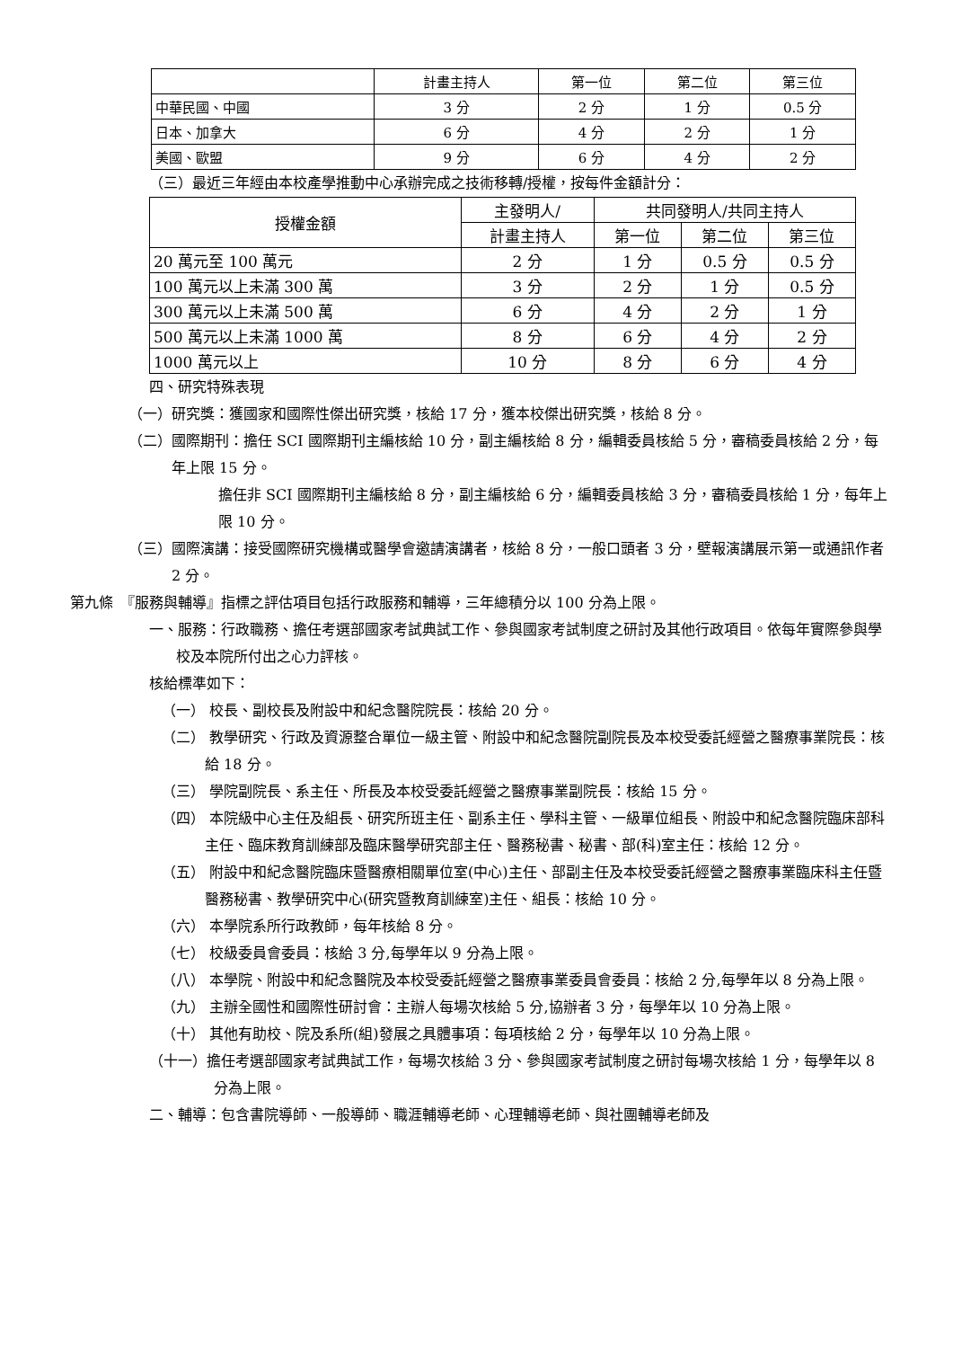| | 計畫主持人 | 第一位 | 第二位 | 第三位 |
| --- | --- | --- | --- | --- |
| 中華民國、中國 | 3 分 | 2 分 | 1 分 | 0.5 分 |
| 日本、加拿大 | 6 分 | 4 分 | 2 分 | 1 分 |
| 美國、歐盟 | 9 分 | 6 分 | 4 分 | 2 分 |
（三）最近三年經由本校產學推動中心承辦完成之技術移轉/授權，按每件金額計分：
| 授權金額 | 主發明人/ | 共同發明人/共同主持人 | | |
| --- | --- | --- | --- | --- |
| | 計畫主持人 | 第一位 | 第二位 | 第三位 |
| 20 萬元至 100 萬元 | 2 分 | 1 分 | 0.5 分 | 0.5 分 |
| 100 萬元以上未滿 300 萬 | 3 分 | 2 分 | 1 分 | 0.5 分 |
| 300 萬元以上未滿 500 萬 | 6 分 | 4 分 | 2 分 | 1 分 |
| 500 萬元以上未滿 1000 萬 | 8 分 | 6 分 | 4 分 | 2 分 |
| 1000 萬元以上 | 10 分 | 8 分 | 6 分 | 4 分 |
四、研究特殊表現
（一）研究獎：獲國家和國際性傑出研究獎，核給 17 分，獲本校傑出研究獎，核給 8 分。
（二）國際期刊：擔任 SCI 國際期刊主編核給 10 分，副主編核給 8 分，編輯委員核給 5 分，審稿委員核給 2 分，每年上限 15 分。
擔任非 SCI 國際期刊主編核給 8 分，副主編核給 6 分，編輯委員核給 3 分，審稿委員核給 1 分，每年上限 10 分。
（三）國際演講：接受國際研究機構或醫學會邀請演講者，核給 8 分，一般口頭者 3 分，壁報演講展示第一或通訊作者 2 分。
第九條　『服務與輔導』指標之評估項目包括行政服務和輔導，三年總積分以 100 分為上限。
一、服務：行政職務、擔任考選部國家考試典試工作、參與國家考試制度之研討及其他行政項目。依每年實際參與學校及本院所付出之心力評核。
核給標準如下：
（一） 校長、副校長及附設中和紀念醫院院長：核給 20 分。
（二） 教學研究、行政及資源整合單位一級主管、附設中和紀念醫院副院長及本校受委託經營之醫療事業院長：核給 18 分。
（三） 學院副院長、系主任、所長及本校受委託經營之醫療事業副院長：核給 15 分。
（四） 本院級中心主任及組長、研究所班主任、副系主任、學科主管、一級單位組長、附設中和紀念醫院臨床部科主任、臨床教育訓練部及臨床醫學研究部主任、醫務秘書、秘書、部(科)室主任：核給 12 分。
（五） 附設中和紀念醫院臨床暨醫療相關單位室(中心)主任、部副主任及本校受委託經營之醫療事業臨床科主任暨醫務秘書、教學研究中心(研究暨教育訓練室)主任、組長：核給 10 分。
（六） 本學院系所行政教師，每年核給 8 分。
（七） 校級委員會委員：核給 3 分,每學年以 9 分為上限。
（八） 本學院、附設中和紀念醫院及本校受委託經營之醫療事業委員會委員：核給 2 分,每學年以 8 分為上限。
（九） 主辦全國性和國際性研討會：主辦人每場次核給 5 分,協辦者 3 分，每學年以 10 分為上限。
（十） 其他有助校、院及系所(組)發展之具體事項：每項核給 2 分，每學年以 10 分為上限。
（十一）擔任考選部國家考試典試工作，每場次核給 3 分、參與國家考試制度之研討每場次核給 1 分，每學年以 8 分為上限。
二、輔導：包含書院導師、一般導師、職涯輔導老師、心理輔導老師、與社團輔導老師及